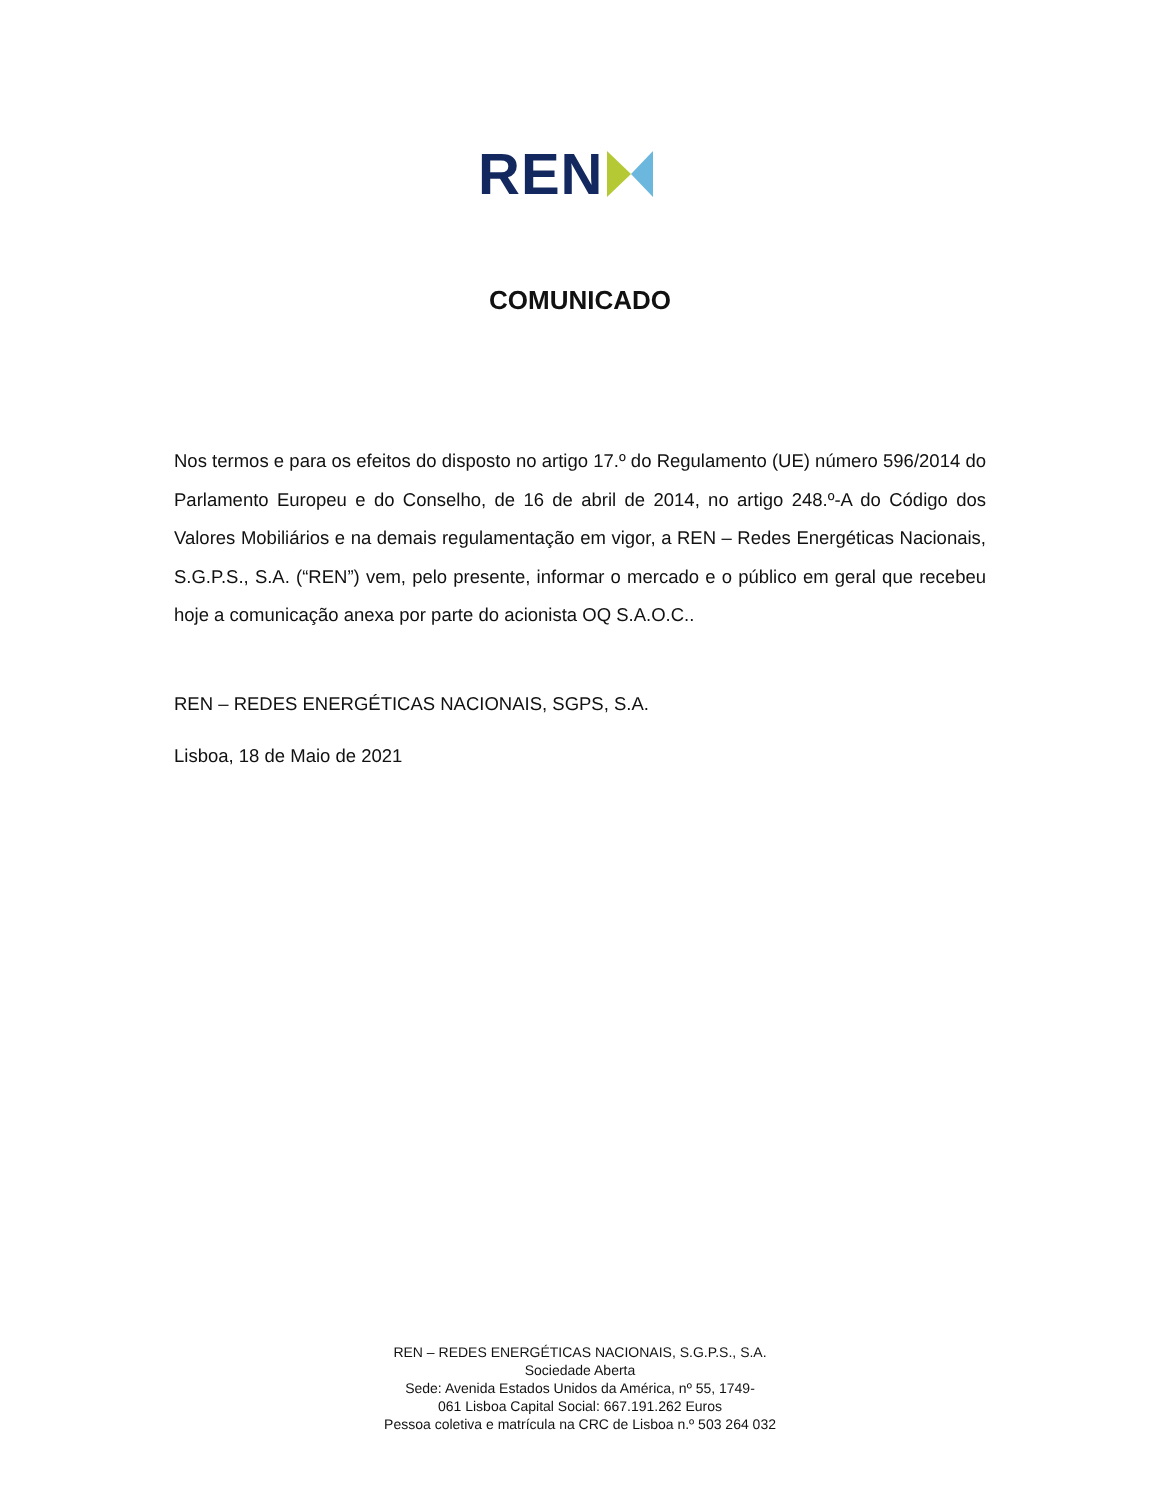REN
COMUNICADO
Nos termos e para os efeitos do disposto no artigo 17.º do Regulamento (UE) número 596/2014 do Parlamento Europeu e do Conselho, de 16 de abril de 2014, no artigo 248.º-A do Código dos Valores Mobiliários e na demais regulamentação em vigor, a REN – Redes Energéticas Nacionais, S.G.P.S., S.A. (“REN”) vem, pelo presente, informar o mercado e o público em geral que recebeu hoje a comunicação anexa por parte do acionista OQ S.A.O.C..
REN – REDES ENERGÉTICAS NACIONAIS, SGPS, S.A.
Lisboa, 18 de Maio de 2021
REN – REDES ENERGÉTICAS NACIONAIS, S.G.P.S., S.A.
Sociedade Aberta
Sede: Avenida Estados Unidos da América, nº 55, 1749-
061 Lisboa Capital Social: 667.191.262 Euros
Pessoa coletiva e matrícula na CRC de Lisboa n.º 503 264 032